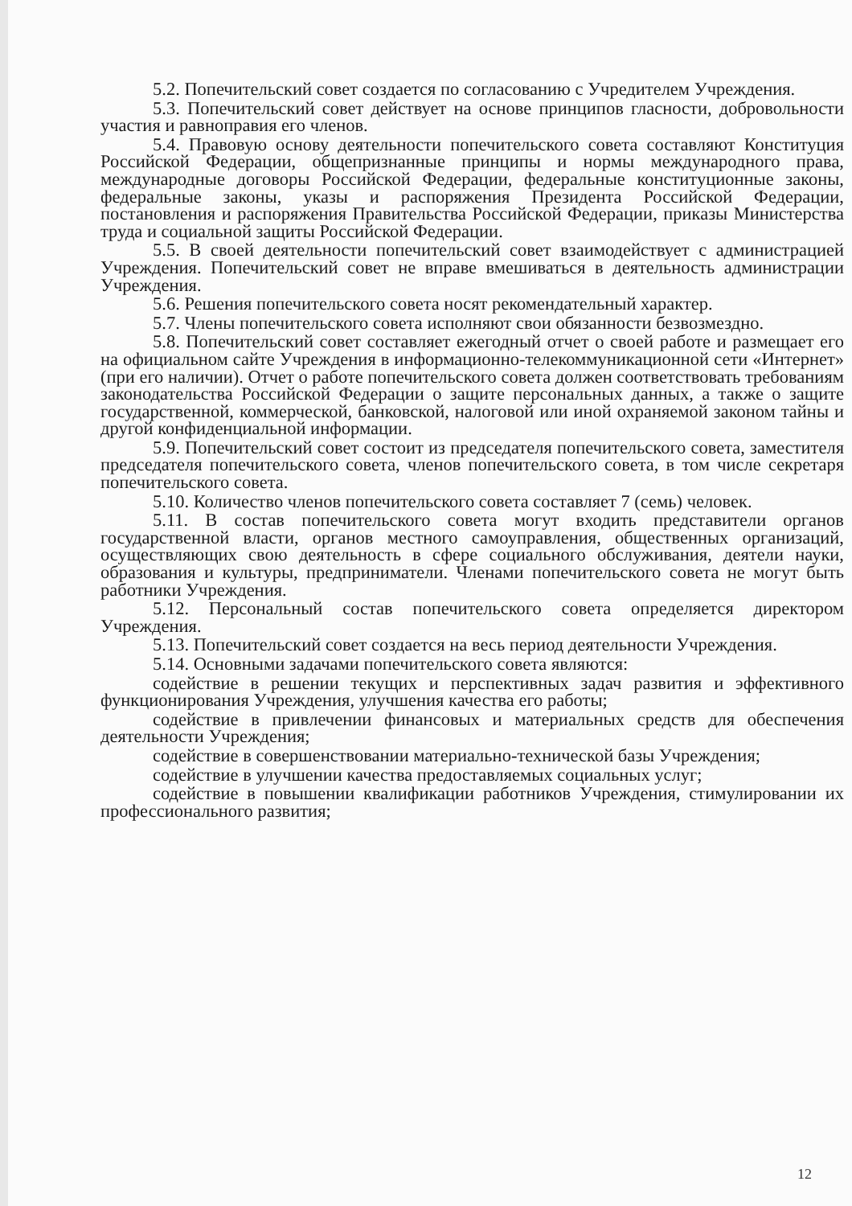5.2. Попечительский совет создается по согласованию с Учредителем Учреждения.
5.3. Попечительский совет действует на основе принципов гласности, добровольности участия и равноправия его членов.
5.4. Правовую основу деятельности попечительского совета составляют Конституция Российской Федерации, общепризнанные принципы и нормы международного права, международные договоры Российской Федерации, федеральные конституционные законы, федеральные законы, указы и распоряжения Президента Российской Федерации, постановления и распоряжения Правительства Российской Федерации, приказы Министерства труда и социальной защиты Российской Федерации.
5.5. В своей деятельности попечительский совет взаимодействует с администрацией Учреждения. Попечительский совет не вправе вмешиваться в деятельность администрации Учреждения.
5.6. Решения попечительского совета носят рекомендательный характер.
5.7. Члены попечительского совета исполняют свои обязанности безвозмездно.
5.8. Попечительский совет составляет ежегодный отчет о своей работе и размещает его на официальном сайте Учреждения в информационно-телекоммуникационной сети «Интернет» (при его наличии). Отчет о работе попечительского совета должен соответствовать требованиям законодательства Российской Федерации о защите персональных данных, а также о защите государственной, коммерческой, банковской, налоговой или иной охраняемой законом тайны и другой конфиденциальной информации.
5.9. Попечительский совет состоит из председателя попечительского совета, заместителя председателя попечительского совета, членов попечительского совета, в том числе секретаря попечительского совета.
5.10. Количество членов попечительского совета составляет 7 (семь) человек.
5.11. В состав попечительского совета могут входить представители органов государственной власти, органов местного самоуправления, общественных организаций, осуществляющих свою деятельность в сфере социального обслуживания, деятели науки, образования и культуры, предприниматели. Членами попечительского совета не могут быть работники Учреждения.
5.12. Персональный состав попечительского совета определяется директором Учреждения.
5.13. Попечительский совет создается на весь период деятельности Учреждения.
5.14. Основными задачами попечительского совета являются:
содействие в решении текущих и перспективных задач развития и эффективного функционирования Учреждения, улучшения качества его работы;
содействие в привлечении финансовых и материальных средств для обеспечения деятельности Учреждения;
содействие в совершенствовании материально-технической базы Учреждения;
содействие в улучшении качества предоставляемых социальных услуг;
содействие в повышении квалификации работников Учреждения, стимулировании их профессионального развития;
12